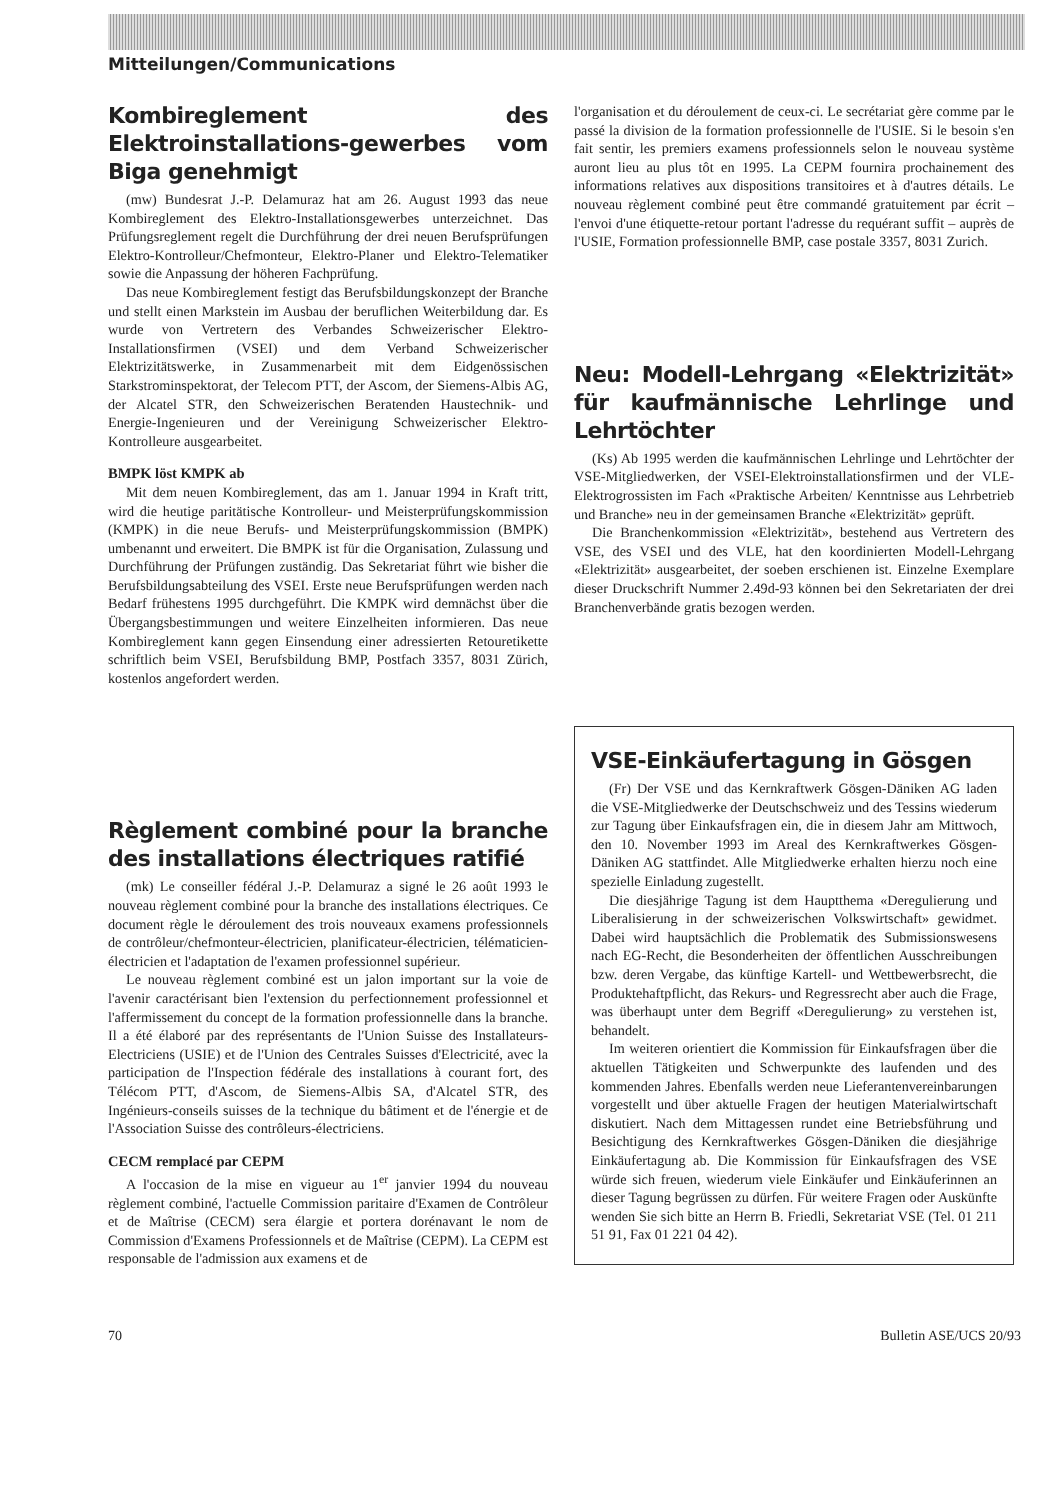Mitteilungen/Communications
Kombireglement des Elektroinstallations-gewerbes vom Biga genehmigt
(mw) Bundesrat J.-P. Delamuraz hat am 26. August 1993 das neue Kombireglement des Elektro-Installationsgewerbes unterzeichnet. Das Prüfungsreglement regelt die Durchführung der drei neuen Berufsprüfungen Elektro-Kontrolleur/Chefmonteur, Elektro-Planer und Elektro-Telematiker sowie die Anpassung der höheren Fachprüfung.
Das neue Kombireglement festigt das Berufsbildungskonzept der Branche und stellt einen Markstein im Ausbau der beruflichen Weiterbildung dar. Es wurde von Vertretern des Verbandes Schweizerischer Elektro-Installationsfirmen (VSEI) und dem Verband Schweizerischer Elektrizitätswerke, in Zusammenarbeit mit dem Eidgenössischen Starkstrominspektorat, der Telecom PTT, der Ascom, der Siemens-Albis AG, der Alcatel STR, den Schweizerischen Beratenden Haustechnik- und Energie-Ingenieuren und der Vereinigung Schweizerischer Elektro-Kontrolleure ausgearbeitet.
BMPK löst KMPK ab
Mit dem neuen Kombireglement, das am 1. Januar 1994 in Kraft tritt, wird die heutige paritätische Kontrolleur- und Meisterprüfungskommission (KMPK) in die neue Berufs- und Meisterprüfungskommission (BMPK) umbenannt und erweitert. Die BMPK ist für die Organisation, Zulassung und Durchführung der Prüfungen zuständig. Das Sekretariat führt wie bisher die Berufsbildungsabteilung des VSEI. Erste neue Berufsprüfungen werden nach Bedarf frühestens 1995 durchgeführt. Die KMPK wird demnächst über die Übergangsbestimmungen und weitere Einzelheiten informieren. Das neue Kombireglement kann gegen Einsendung einer adressierten Retouretikette schriftlich beim VSEI, Berufsbildung BMP, Postfach 3357, 8031 Zürich, kostenlos angefordert werden.
Règlement combiné pour la branche des installations électriques ratifié
(mk) Le conseiller fédéral J.-P. Delamuraz a signé le 26 août 1993 le nouveau règlement combiné pour la branche des installations électriques. Ce document règle le déroulement des trois nouveaux examens professionnels de contrôleur/chefmonteur-électricien, planificateur-électricien, télématicien-électricien et l'adaptation de l'examen professionnel supérieur.
Le nouveau règlement combiné est un jalon important sur la voie de l'avenir caractérisant bien l'extension du perfectionnement professionnel et l'affermissement du concept de la formation professionnelle dans la branche. Il a été élaboré par des représentants de l'Union Suisse des Installateurs-Electriciens (USIE) et de l'Union des Centrales Suisses d'Electricité, avec la participation de l'Inspection fédérale des installations à courant fort, des Télécom PTT, d'Ascom, de Siemens-Albis SA, d'Alcatel STR, des Ingénieurs-conseils suisses de la technique du bâtiment et de l'énergie et de l'Association Suisse des contrôleurs-électriciens.
CECM remplacé par CEPM
A l'occasion de la mise en vigueur au 1<sup>er</sup> janvier 1994 du nouveau règlement combiné, l'actuelle Commission paritaire d'Examen de Contrôleur et de Maîtrise (CECM) sera élargie et portera dorénavant le nom de Commission d'Examens Professionnels et de Maîtrise (CEPM). La CEPM est responsable de l'admission aux examens et de
l'organisation et du déroulement de ceux-ci. Le secrétariat gère comme par le passé la division de la formation professionnelle de l'USIE. Si le besoin s'en fait sentir, les premiers examens professionnels selon le nouveau système auront lieu au plus tôt en 1995. La CEPM fournira prochainement des informations relatives aux dispositions transitoires et à d'autres détails. Le nouveau règlement combiné peut être commandé gratuitement par écrit – l'envoi d'une étiquette-retour portant l'adresse du requérant suffit – auprès de l'USIE, Formation professionnelle BMP, case postale 3357, 8031 Zurich.
Neu: Modell-Lehrgang «Elektrizität» für kaufmännische Lehrlinge und Lehrtöchter
(Ks) Ab 1995 werden die kaufmännischen Lehrlinge und Lehrtöchter der VSE-Mitgliedwerken, der VSEI-Elektroinstallationsfirmen und der VLE-Elektrogrossisten im Fach «Praktische Arbeiten/ Kenntnisse aus Lehrbetrieb und Branche» neu in der gemeinsamen Branche «Elektrizität» geprüft.
Die Branchenkommission «Elektrizität», bestehend aus Vertretern des VSE, des VSEI und des VLE, hat den koordinierten Modell-Lehrgang «Elektrizität» ausgearbeitet, der soeben erschienen ist. Einzelne Exemplare dieser Druckschrift Nummer 2.49d-93 können bei den Sekretariaten der drei Branchenverbände gratis bezogen werden.
VSE-Einkäufertagung in Gösgen
(Fr) Der VSE und das Kernkraftwerk Gösgen-Däniken AG laden die VSE-Mitgliedwerke der Deutschschweiz und des Tessins wiederum zur Tagung über Einkaufsfragen ein, die in diesem Jahr am Mittwoch, den 10. November 1993 im Areal des Kernkraftwerkes Gösgen-Däniken AG stattfindet. Alle Mitgliedwerke erhalten hierzu noch eine spezielle Einladung zugestellt.
Die diesjährige Tagung ist dem Hauptthema «Deregulierung und Liberalisierung in der schweizerischen Volkswirtschaft» gewidmet. Dabei wird hauptsächlich die Problematik des Submissionswesens nach EG-Recht, die Besonderheiten der öffentlichen Ausschreibungen bzw. deren Vergabe, das künftige Kartell- und Wettbewerbsrecht, die Produktehaftpflicht, das Rekurs- und Regressrecht aber auch die Frage, was überhaupt unter dem Begriff «Deregulierung» zu verstehen ist, behandelt.
Im weiteren orientiert die Kommission für Einkaufsfragen über die aktuellen Tätigkeiten und Schwerpunkte des laufenden und des kommenden Jahres. Ebenfalls werden neue Lieferantenvereinbarungen vorgestellt und über aktuelle Fragen der heutigen Materialwirtschaft diskutiert. Nach dem Mittagessen rundet eine Betriebsführung und Besichtigung des Kernkraftwerkes Gösgen-Däniken die diesjährige Einkäufertagung ab. Die Kommission für Einkaufsfragen des VSE würde sich freuen, wiederum viele Einkäufer und Einkäuferinnen an dieser Tagung begrüssen zu dürfen. Für weitere Fragen oder Auskünfte wenden Sie sich bitte an Herrn B. Friedli, Sekretariat VSE (Tel. 01 211 51 91, Fax 01 221 04 42).
70 Bulletin ASE/UCS 20/93